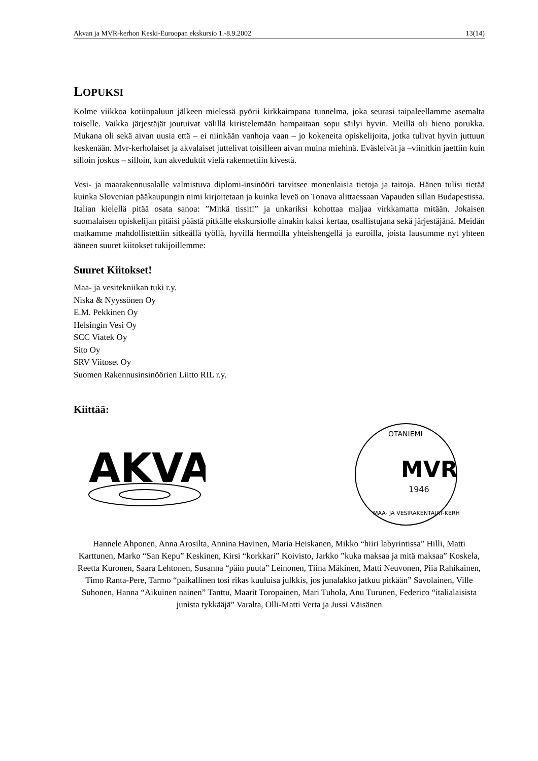Akvan ja MVR-kerhon Keski-Euroopan ekskursio 1.-8.9.2002 13(14)
LOPUKSI
Kolme viikkoa kotiinpaluun jälkeen mielessä pyörii kirkkaimpana tunnelma, joka seurasi taipaleellamme asemalta toiselle. Vaikka järjestäjät joutuivat välillä kiristelemään hampaitaan sopu säilyi hyvin. Meillä oli hieno porukka. Mukana oli sekä aivan uusia että – ei niinkään vanhoja vaan – jo kokeneita opiskelijoita, jotka tulivat hyvin juttuun keskenään. Mvr-kerholaiset ja akvalaiset juttelivat toisilleen aivan muina miehinä. Eväsleivät ja –viinitkin jaettiin kuin silloin joskus – silloin, kun akveduktit vielä rakennettiin kivestä.
Vesi- ja maarakennusalalle valmistuva diplomi-insinööri tarvitsee monenlaisia tietoja ja taitoja. Hänen tulisi tietää kuinka Slovenian pääkaupungin nimi kirjoitetaan ja kuinka leveä on Tonava alittaessaan Vapauden sillan Budapestissa. Italian kielellä pitää osata sanoa: ”Mitkä tissit!” ja unkariksi kohottaa maljaa virkkamatta mitään. Jokaisen suomalaisen opiskelijan pitäisi päästä pitkälle ekskursiolle ainakin kaksi kertaa, osallistujana sekä järjestäjänä. Meidän matkamme mahdollistettiin sitkeällä työllä, hyvillä hermoilla yhteishengellä ja euroilla, joista lausumme nyt yhteen ääneen suuret kiitokset tukijoillemme:
Suuret Kiitokset!
Maa- ja vesitekniikan tuki r.y.
Niska & Nyyssönen Oy
E.M. Pekkinen Oy
Helsingin Vesi Oy
SCC Viatek Oy
Sito Oy
SRV Viitoset Oy
Suomen Rakennusinsinöörien Liitto RIL r.y.
Kiittää:
AKVA
OTANIEMI
MVR
1946
MAA- JA VESIRAKENTAJAT-KERHO
Hannele Ahponen, Anna Arosilta, Annina Havinen, Maria Heiskanen, Mikko “hiiri labyrintissa” Hilli, Matti Karttunen, Marko “San Kepu” Keskinen, Kirsi “korkkari” Koivisto, Jarkko ”kuka maksaa ja mitä maksaa” Koskela, Reetta Kuronen, Saara Lehtonen, Susanna “päin puuta” Leinonen, Tiina Mäkinen, Matti Neuvonen, Piia Rahikainen, Timo Ranta-Pere, Tarmo “paikallinen tosi rikas kuuluisa julkkis, jos junalakko jatkuu pitkään” Savolainen, Ville Suhonen, Hanna “Aikuinen nainen” Tanttu, Maarit Toropainen, Mari Tuhola, Anu Turunen, Federico “italialaisista junista tykkääjä” Varalta, Olli-Matti Verta ja Jussi Väisänen